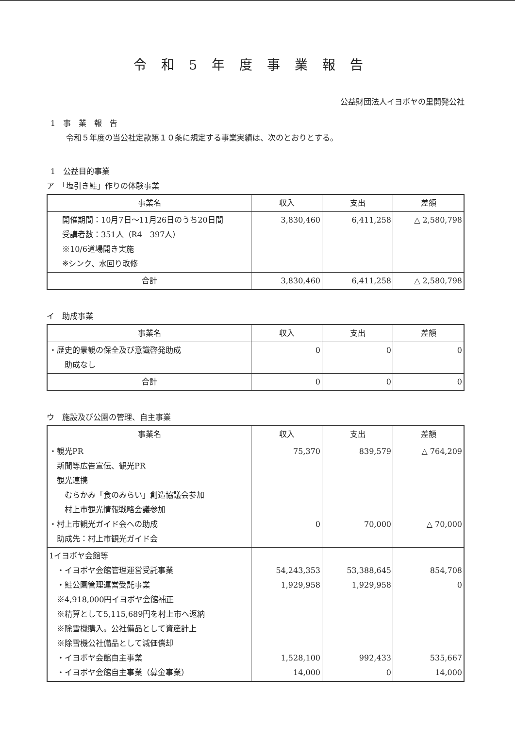令和5年度事業報告
公益財団法人イヨボヤの里開発公社
1　事　業　報　告
令和５年度の当公社定款第１０条に規定する事業実績は、次のとおりとする。
1　公益目的事業
ア　「塩引き鮭」作りの体験事業
| 事業名 | 収入 | 支出 | 差額 |
| --- | --- | --- | --- |
| 開催期間：10月7日～11月26日のうち20日間 受講者数：351人（R4 397人） ※10/6道場開き実施 ※シンク、水回り改修 | 3,830,460 | 6,411,258 | △ 2,580,798 |
| 合計 | 3,830,460 | 6,411,258 | △ 2,580,798 |
イ　助成事業
| 事業名 | 収入 | 支出 | 差額 |
| --- | --- | --- | --- |
| ・歴史的景観の保全及び意識啓発助成 助成なし | 0 | 0 | 0 |
| 合計 | 0 | 0 | 0 |
ウ　施設及び公園の管理、自主事業
| 事業名 | 収入 | 支出 | 差額 |
| --- | --- | --- | --- |
| ・観光PR 新聞等広告宣伝、観光PR 観光連携 むらかみ「食のみらい」創造協議会参加 村上市観光情報戦略会議参加 ・村上市観光ガイド会への助成 助成先：村上市観光ガイド会 | 75,370 0 | 839,579 70,000 | △ 764,209 △ 70,000 |
| 1イヨボヤ会館等 ・イヨボヤ会館管理運営受託事業 ・鮭公園管理運営受託事業 ※4,918,000円イヨボヤ会館補正 ※精算として5,115,689円を村上市へ返納 ※除雪機購入。公社備品として資産計上 ※除雪機公社備品として減価償却 ・イヨボヤ会館自主事業 ・イヨボヤ会館自主事業（募金事業） | 54,243,353 1,929,958 1,528,100 14,000 | 53,388,645 1,929,958 992,433 0 | 854,708 0 535,667 14,000 |